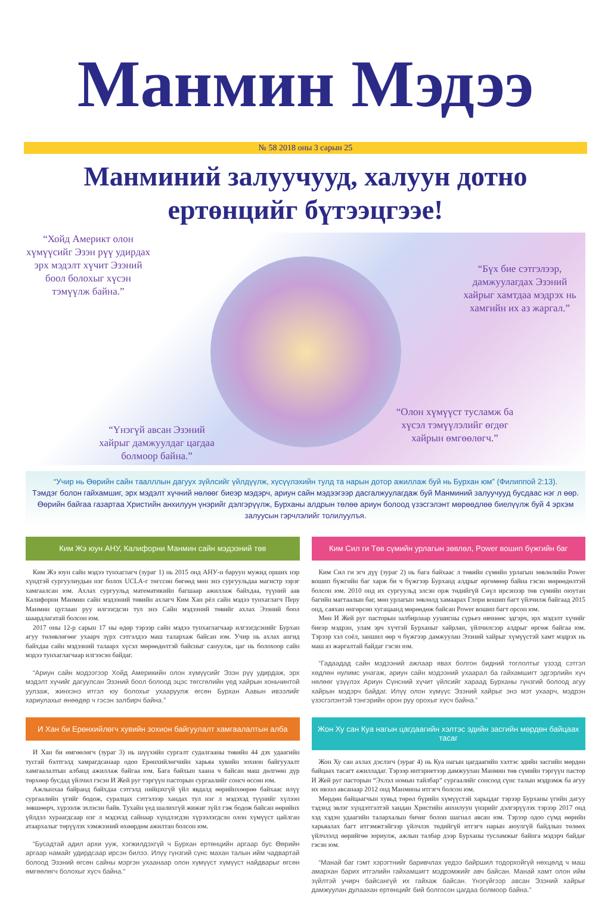Манмин Мэдээ
№ 58 2018 оны 3 сарын 25
Манминий залуучууд, халуун дотно
ертөнцийг бүтээцгээе!
“Хойд Америкт олон хүмүүсийг Эзэн рүү удирдах эрх мэдэлт хүчит Эзэний боол болохыг хүсэн тэмүүлж байна.”
“Бүх бие сэтгэлээр, дамжуулагдах Эзэний хайрыг хамтдаа мэдрэх нь хамгийн их аз жаргал.”
“Үнэгүй авсан Эзэний хайрыг дамжуулдаг цагдаа болмоор байна.”
“Олон хүмүүст тусламж ба хүсэл тэмүүлэлийг өгдөг хайрын өмгөөлөгч.”
“Учир нь Өөрийн сайн таалллын дагуух зүйлсийг үйлдүүлж, хүсүүлэхийн тулд та нарын дотор ажиллаж буй нь Бурхан юм” (Филиппой 2:13).
Тэмдэг болон гайхамшиг, эрх мэдэлт хүчний нөлөөг биеэр мэдэрч, ариун сайн мэдээгээр дасгалжуулагдаж буй Манминий залуучууд бусдаас нэг л өөр. Өөрийн байгаа газартаа Христийн анхилуун үнэрийг дэлгэрүүлж, Бурханы алдрын төлөө ариун болоод үзэсгэлэнт мөрөөдлөө биелүүлж буй 4 эрхэм залуусын гэрчлэлийг толилуулъя.
Ким Жэ юун АНУ, Калифорни Манмин сайн мэдээний төв
Ким Жэ юун сайн мэдээ тунхаглагч (зураг 1) нь 2015 онд АНУ-н баруун мужид орших нэр хүндтэй сургуулиудын нэг болох UCLA-г төгссөн бөгөөд мөн энэ сургуульдаа магистр зэрэг хамгаалсан юм. Ахлах сургуульд математикийн багшаар ажиллаж байхдаа, түүний аав Калифорни Манмин сайн мэдээний төвийн ахлагч Ким Хан рёл сайн мэдээ тунхаглагч Перу Манмин цуглаан руу илгээгдсэн тул энэ Сайн мэдээний төвийг ахлах Эзэний боол шаардлагатай болсон юм.
2017 оны 12-р сарын 17 ны өдөр тэрээр сайн мэдээ тунхаглагчаар илгээгдсэнийг Бурхан агуу төлөвлөгөөг ухаарч зүрх сэтгэлдээ маш талархаж байсан юм. Учир нь ахлах ангид байхдаа сайн мэдээний талаарх хүсэл мөрөөдөлтэй байсныг сануулж, цаг нь болохоор сайн мэдээ тунхаглагчаар илгээсэн байдаг.
“Ариун сайн мэдээгээр Хойд Америкийн олон хүмүүсийг Эзэн рүү удирдаж, эрх мэдэлт хүчийг дагуулсан Эзэний боол болоод эцэс төгсгөлийн үед хайрын хоньчинтой уулзаж, жинхэнэ итгэл юу болохыг ухааруулж өгсөн Бурхан Аавын ивээлийг хариулахыг өнөөдөр ч гэсэн залбирч байна.”
И Хан би Ерөнхийлөгч хувийн зохион байгуулалт хамгаалалтын алба
И Хан би өмгөөлөгч (зураг 3) нь шүүхийн сургалт судалгааны төвийн 44 дэх удаагийн тусгай бэлтгэлд хамрагдсанаар одоо Ерөнхийлөгчийн харьяа хувийн зохион байгуулалт хамгаалалтын албанд ажиллаж байгаа юм. Бага байхын хаана ч байсан маш дөлгөөн дүр төрхөөр бусдад үйлчил гэсэн И Жей руг тэргүүн пасторын сургаалийг сонсч өссөн юм.
Ажлынхаа байранд байхдаа сэтгэлд нийцэхгүй үйл явдалд өөрийнхөөрөө байхаас илүү сургаалийн үгийг бодож, суралцах сэтгэлээр хандах тул нэг л мэдэхэд түүнийг хүлээн зөвшөөрч, хүрээлж эхлэсэн байв. Тухайн үед шалихгүй жижиг зүйл гэж бодож байсан өөрийнх үйлдэл хураагдсаар нэг л мэдэхэд сайнаар хүндлэгдэн хүрээлэгдсэн олон хүмүүст цайлган атаархалыг төрүүлэх хэмжээний өхөөрдөм ажилтан болсон юм.
“Бусадтай адил архи ууж, хэгжилдэхгүй ч Бурхан ертөнцийн аргаар бус Өөрийн аргаар намайг удирдсаар ирсэн билээ. Илүү гүнзгий сүнс махан талын ийм чадвартай болоод Эзэний өгсөн сайны мэргэн ухаанаар олон хүмүүст хүмүүст найдварыг өгсөн өмгөөлөгч болохыг хүсч байна.”
Ким Сил ги Төв сүмийн урлагын зөвлөл, Power вошип бүжгийн баг
Ким Сил ги эгч дүү (зураг 2) нь бага байхаас л төвийн сүмийн урлагын зөвлөлийн Power вошип бүжгийн баг харж би ч бүжгээр Бурханд алдрыг өргөмөөр байна гэсэн мөрөөдөлтэй болсон юм. 2010 онд их сургуульд элсэн орж төдийгүй Сөүл ирсэнээр төв сүмийн оюутан багийн магтаалын баг, мөн урлагын зөвлөлд хамаарах Глори вошип багт үйлчилж байгаад 2015 онд, саяхан өнгөрсөн хугацаанд мөрөөдөж байсан Power вошип багт орсон юм.
Мөн И Жей руг пасторын залбирлаар уушигны сүрьеэ өвчнөөс эдгэрч, эрх мэдэлт хүчийг биеэр мэдрэн, улам эрч хүчтэй Бурханыг хайрлан, үйлчилсээр алдрыг өргөж байгаа юм. Тэрээр хэл соёл, заншил өөр ч бүжгээр дамжуулан Эзэний хайрыг хүмүүстэй хамт мэдрэх нь маш аз жаргалтай байдаг гэсэн юм.
“Гадаадад сайн мэдээний ажлаар явах болгон бидний тоглолтыг үзээд сэтгэл хөдлөн нулимс унагаж, ариун сайн мэдээний ухаарал ба гайхамшигт эдгэрлийн хүч нөлөөг үзүүлэх Ариун Сүнсний хүчит үйлсийг хараад Бурханы гүнзгий болоод агуу хайрын мэдэрч байдаг. Илүү олон хүмүүс Эзэний хайрыг энэ мэт ухаарч, мэдрэн үзэсгэлэнтэй тэнгэрийн орон руу орохыг хүсч байна.”
Жон Ху сан Куа нагын цагдаагийн хэлтэс эдийн засгийн мөрдөн байцаах тасаг
Жон Ху сан ахлах дэслэгч (зураг 4) нь Куа нагын цагдаагийн хэлтэс эдийн засгийн мөрдөн байцаах тасагт ажилладаг. Тэрээр интэрнетээр дамжуулан Манмин төв сүмийн тэргүүн пастор И Жей руг пасторын “Эхлэл номын тайлбар” сургаалийг сонсоод сүнс талын мэдрэмж ба агуу их ивээл авсанаар 2012 онд Манмины итгэгч болсон юм.
Мөрдөн байцаагчын хувьд төрөл бүрийн хүмүүстэй харьцдаг тэрээр Бурханы үгийн дагуу тэдэнд эвлэг хүндэтгэлтэй хандан Христийн анхилуун үнэрийг дэлгэрүүлэх тэрээр 2017 онд хэд хэдэн удаагийн талархалын бичиг болон шагнал авсан юм. Тэрээр одоо сүмд өөрийн харьяалах багт итгэмжтэйгээр үйлчлэх төдийгүй итгэгч нарын аюулгүй байдлын төлөөх үйлчлэлд өөрийгөө зориулж, ажлын талбар дээр Бурханы тусламжыг байнга мэдэрч байдаг гэсэн юм.
“Манай баг гэмт хэрэгтнийг баривчлах үедээ байршил тодорхойгүй нөхцөлд ч маш амархан барих итгэлийн гайхамшигт мэдрэмжийг авч байсан. Манай хамт олон ийм зүйлтэй учирч байсангүй их гайхаж байсан. Үнэгүйгээр авсан Эзэний хайрыг дамжуулан дулаахан ертөнцийг бий болгосон цагдаа болмоор байна.”